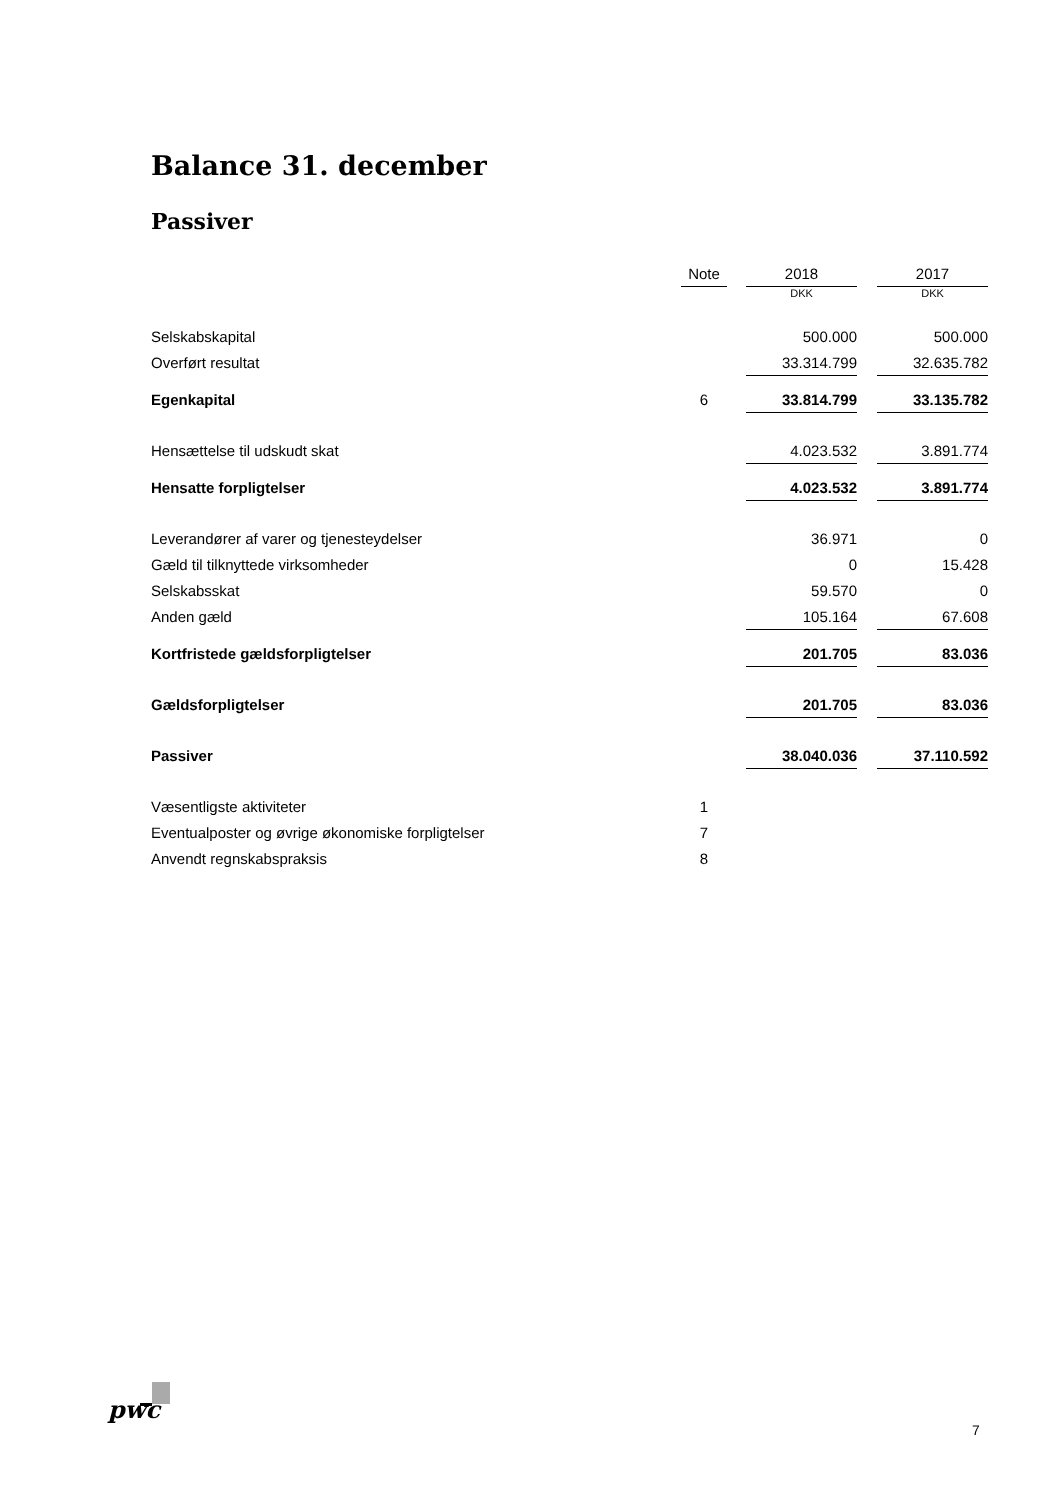Balance 31. december
Passiver
| | Note | | 2018 | | 2017 |
| --- | --- | --- | --- | --- | --- |
| | | | DKK | | DKK |
| Selskabskapital | | | 500.000 | | 500.000 |
| Overført resultat | | | 33.314.799 | | 32.635.782 |
| Egenkapital | 6 | | 33.814.799 | | 33.135.782 |
| Hensættelse til udskudt skat | | | 4.023.532 | | 3.891.774 |
| Hensatte forpligtelser | | | 4.023.532 | | 3.891.774 |
| Leverandører af varer og tjenesteydelser | | | 36.971 | | 0 |
| Gæld til tilknyttede virksomheder | | | 0 | | 15.428 |
| Selskabsskat | | | 59.570 | | 0 |
| Anden gæld | | | 105.164 | | 67.608 |
| Kortfristede gældsforpligtelser | | | 201.705 | | 83.036 |
| Gældsforpligtelser | | | 201.705 | | 83.036 |
| Passiver | | | 38.040.036 | | 37.110.592 |
| Væsentligste aktiviteter | 1 | | | | |
| Eventualposter og øvrige økonomiske forpligtelser | 7 | | | | |
| Anvendt regnskabspraksis | 8 | | | | |
pwc
7